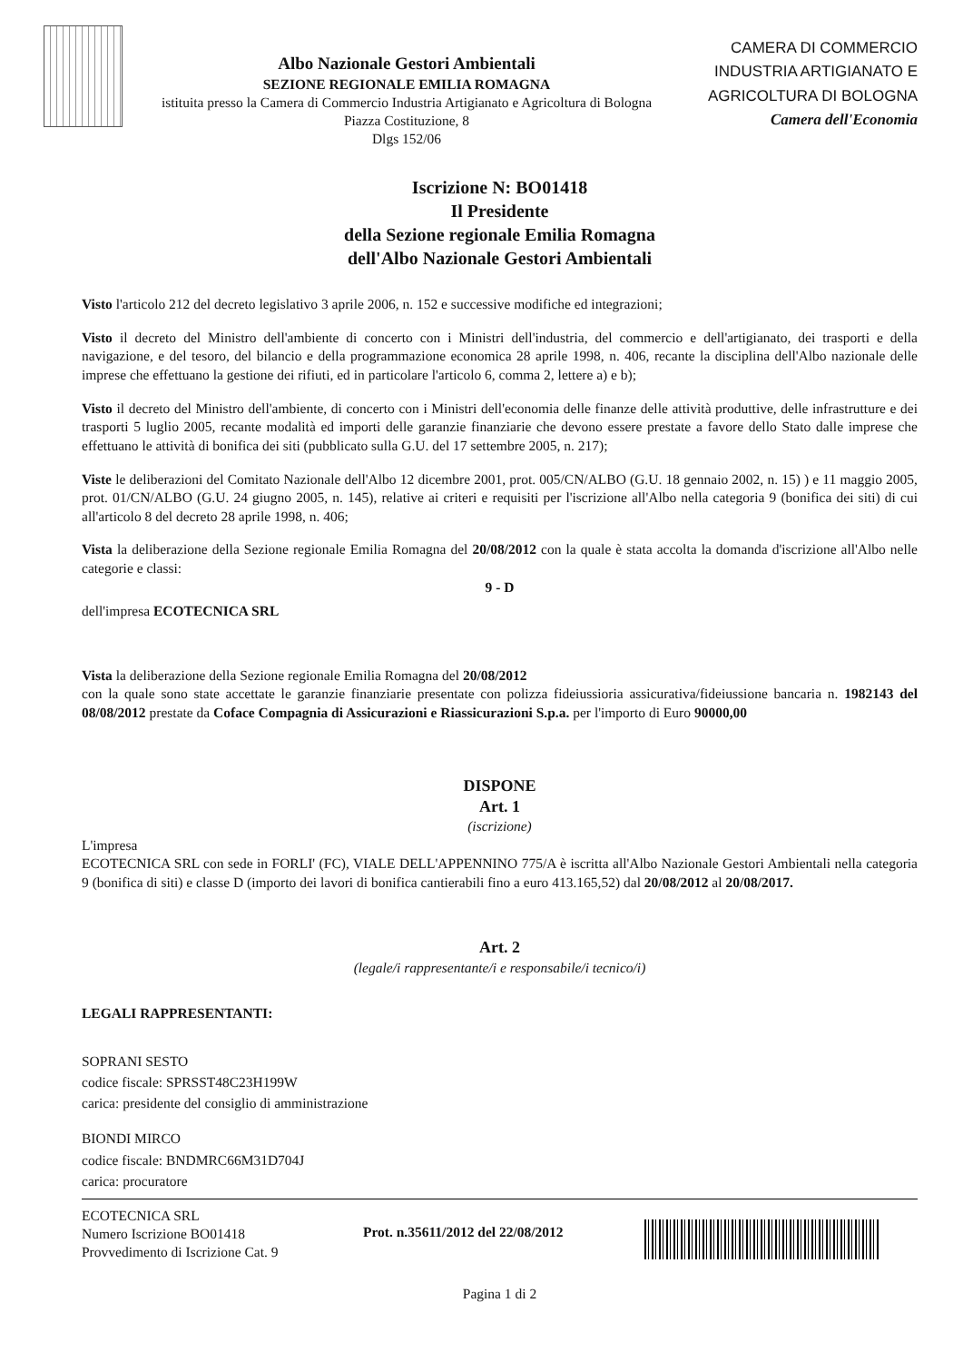Albo Nazionale Gestori Ambientali
SEZIONE REGIONALE EMILIA ROMAGNA
istituita presso la Camera di Commercio Industria Artigianato e Agricoltura di Bologna
Piazza Costituzione, 8
Dlgs 152/06
CAMERA DI COMMERCIO
INDUSTRIA ARTIGIANATO E
AGRICOLTURA DI BOLOGNA
Camera dell'Economia
Iscrizione N: BO01418
Il Presidente
della Sezione regionale Emilia Romagna
dell'Albo Nazionale Gestori Ambientali
Visto l'articolo 212 del decreto legislativo 3 aprile 2006, n. 152 e successive modifiche ed integrazioni;
Visto il decreto del Ministro dell'ambiente di concerto con i Ministri dell'industria, del commercio e dell'artigianato, dei trasporti e della navigazione, e del tesoro, del bilancio e della programmazione economica 28 aprile 1998, n. 406, recante la disciplina dell'Albo nazionale delle imprese che effettuano la gestione dei rifiuti, ed in particolare l'articolo 6, comma 2, lettere a) e b);
Visto il decreto del Ministro dell'ambiente, di concerto con i Ministri dell'economia delle finanze delle attività produttive, delle infrastrutture e dei trasporti 5 luglio 2005, recante modalità ed importi delle garanzie finanziarie che devono essere prestate a favore dello Stato dalle imprese che effettuano le attività di bonifica dei siti (pubblicato sulla G.U. del 17 settembre 2005, n. 217);
Viste le deliberazioni del Comitato Nazionale dell'Albo 12 dicembre 2001, prot. 005/CN/ALBO (G.U. 18 gennaio 2002, n. 15) ) e 11 maggio 2005, prot. 01/CN/ALBO (G.U. 24 giugno 2005, n. 145), relative ai criteri e requisiti per l'iscrizione all'Albo nella categoria 9 (bonifica dei siti) di cui all'articolo 8 del decreto 28 aprile 1998, n. 406;
Vista la deliberazione della Sezione regionale Emilia Romagna del 20/08/2012 con la quale è stata accolta la domanda d'iscrizione all'Albo nelle categorie e classi:
9 - D
dell'impresa ECOTECNICA SRL
Vista la deliberazione della Sezione regionale Emilia Romagna del 20/08/2012
con la quale sono state accettate le garanzie finanziarie presentate con polizza fideiussioria assicurativa/fideiussione bancaria n. 1982143 del 08/08/2012 prestate da Coface Compagnia di Assicurazioni e Riassicurazioni S.p.a. per l'importo di Euro 90000,00
DISPONE
Art. 1
(iscrizione)
L'impresa
ECOTECNICA SRL con sede in FORLI' (FC), VIALE DELL'APPENNINO 775/A è iscritta all'Albo Nazionale Gestori Ambientali nella categoria 9 (bonifica di siti) e classe D (importo dei lavori di bonifica cantierabili fino a euro 413.165,52) dal 20/08/2012 al 20/08/2017.
Art. 2
(legale/i rappresentante/i e responsabile/i tecnico/i)
LEGALI RAPPRESENTANTI:
SOPRANI SESTO
codice fiscale: SPRSST48C23H199W
carica: presidente del consiglio di amministrazione
BIONDI MIRCO
codice fiscale: BNDMRC66M31D704J
carica: procuratore
ECOTECNICA SRL
Numero Iscrizione BO01418
Provvedimento di Iscrizione Cat. 9
Prot. n.35611/2012 del 22/08/2012
Pagina 1 di 2